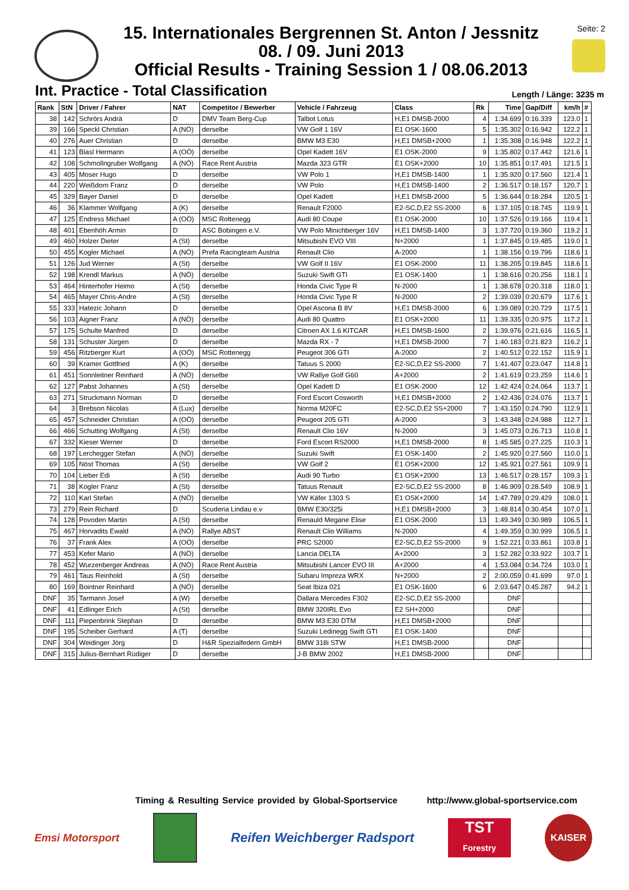15. Internationales Bergrennen St. Anton / Jessnitz
08. / 09. Juni 2013
Official Results - Training Session 1 / 08.06.2013
Seite: 2
Int. Practice - Total Classification
Length / Länge: 3235 m
| Rank | StN | Driver / Fahrer | NAT | Competitor / Bewerber | Vehicle / Fahrzeug | Class | Rk | Time | Gap/Diff | km/h | # |
| --- | --- | --- | --- | --- | --- | --- | --- | --- | --- | --- | --- |
| 38 | 142 | Schrörs Andrä | D | DMV Team Berg-Cup | Talbot Lotus | H,E1 DMSB-2000 | 4 | 1:34.699 | 0:16.339 | 123.0 | 1 |
| 39 | 166 | Speckl Christian | A (NÖ) | derselbe | VW Golf 1 16V | E1 OSK-1600 | 5 | 1:35.302 | 0:16.942 | 122.2 | 1 |
| 40 | 276 | Auer Christian | D | derselbe | BMW M3 E30 | H,E1 DMSB+2000 | 1 | 1:35.308 | 0:16.948 | 122.2 | 1 |
| 41 | 123 | Blasl Hermann | A (OÖ) | derselbe | Opel Kadett 16V | E1 OSK-2000 | 9 | 1:35.802 | 0:17.442 | 121.6 | 1 |
| 42 | 108 | Schmollngruber Wolfgang | A (NÖ) | Race Rent Austria | Mazda 323 GTR | E1 OSK+2000 | 10 | 1:35.851 | 0:17.491 | 121.5 | 1 |
| 43 | 405 | Moser Hugo | D | derselbe | VW Polo 1 | H,E1 DMSB-1400 | 1 | 1:35.920 | 0:17.560 | 121.4 | 1 |
| 44 | 220 | Weißdorn Franz | D | derselbe | VW Polo | H,E1 DMSB-1400 | 2 | 1:36.517 | 0:18.157 | 120.7 | 1 |
| 45 | 329 | Bayer Daniel | D | derselbe | Opel Kadett | H,E1 DMSB-2000 | 5 | 1:36.644 | 0:18.284 | 120.5 | 1 |
| 46 | 36 | Klammer Wolfgang | A (K) | derselbe | Renault F2000 | E2-SC,D,E2 SS-2000 | 6 | 1:37.105 | 0:18.745 | 119.9 | 1 |
| 47 | 125 | Endress Michael | A (OÖ) | MSC Rottenegg | Audi 80 Coupe | E1 OSK-2000 | 10 | 1:37.526 | 0:19.166 | 119.4 | 1 |
| 48 | 401 | Ebenhöh Armin | D | ASC Bobingen e.V. | VW Polo Minichberger 16V | H,E1 DMSB-1400 | 3 | 1:37.720 | 0:19.360 | 119.2 | 1 |
| 49 | 460 | Holzer Dieter | A (St) | derselbe | Mitsubishi EVO VIII | N+2000 | 1 | 1:37.845 | 0:19.485 | 119.0 | 1 |
| 50 | 455 | Kogler Michael | A (NÖ) | Prefa Racingteam Austria | Renault Clio | A-2000 | 1 | 1:38.156 | 0:19.796 | 118.6 | 1 |
| 51 | 126 | Jud Werner | A (St) | derselbe | VW Golf II 16V | E1 OSK-2000 | 11 | 1:38.205 | 0:19.845 | 118.6 | 1 |
| 52 | 198 | Krendl Markus | A (NÖ) | derselbe | Suzuki Swift GTI | E1 OSK-1400 | 1 | 1:38.616 | 0:20.256 | 118.1 | 1 |
| 53 | 464 | Hinterhofer Heimo | A (St) | derselbe | Honda Civic Type R | N-2000 | 1 | 1:38.678 | 0:20.318 | 118.0 | 1 |
| 54 | 465 | Mayer Chris-Andre | A (St) | derselbe | Honda Civic Type R | N-2000 | 2 | 1:39.039 | 0:20.679 | 117.6 | 1 |
| 55 | 333 | Hatezic Johann | D | derselbe | Opel Ascona B 8V | H,E1 DMSB-2000 | 6 | 1:39.089 | 0:20.729 | 117.5 | 1 |
| 56 | 103 | Aigner Franz | A (NÖ) | derselbe | Audi 80 Quattro | E1 OSK+2000 | 11 | 1:39.335 | 0:20.975 | 117.2 | 1 |
| 57 | 175 | Schulte Manfred | D | derselbe | Citroen AX 1.6 KITCAR | H,E1 DMSB-1600 | 2 | 1:39.976 | 0:21.616 | 116.5 | 1 |
| 58 | 131 | Schuster Jürgen | D | derselbe | Mazda RX - 7 | H,E1 DMSB-2000 | 7 | 1:40.183 | 0:21.823 | 116.2 | 1 |
| 59 | 456 | Ritzberger Kurt | A (OÖ) | MSC Rottenegg | Peugeot 306 GTI | A-2000 | 2 | 1:40.512 | 0:22.152 | 115.9 | 1 |
| 60 | 39 | Kramer Gottfried | A (K) | derselbe | Tatuus S 2000 | E2-SC,D,E2 SS-2000 | 7 | 1:41.407 | 0:23.047 | 114.8 | 1 |
| 61 | 451 | Sonnleitner Reinhard | A (NÖ) | derselbe | VW Rallye Golf G60 | A+2000 | 2 | 1:41.619 | 0:23.259 | 114.6 | 1 |
| 62 | 127 | Pabst Johannes | A (St) | derselbe | Opel Kadett D | E1 OSK-2000 | 12 | 1:42.424 | 0:24.064 | 113.7 | 1 |
| 63 | 271 | Struckmann Norman | D | derselbe | Ford Escort Cosworth | H,E1 DMSB+2000 | 2 | 1:42.436 | 0:24.076 | 113.7 | 1 |
| 64 | 3 | Brebson Nicolas | A (Lux) | derselbe | Norma M20FC | E2-SC,D,E2 SS+2000 | 7 | 1:43.150 | 0:24.790 | 112.9 | 1 |
| 65 | 457 | Schneider Christian | A (OÖ) | derselbe | Peugeot 205 GTI | A-2000 | 3 | 1:43.348 | 0:24.988 | 112.7 | 1 |
| 66 | 466 | Schutting Wolfgang | A (St) | derselbe | Renault Clio 16V | N-2000 | 3 | 1:45.073 | 0:26.713 | 110.8 | 1 |
| 67 | 332 | Kieser Werner | D | derselbe | Ford Escort RS2000 | H,E1 DMSB-2000 | 8 | 1:45.585 | 0:27.225 | 110.3 | 1 |
| 68 | 197 | Lerchegger Stefan | A (NÖ) | derselbe | Suzuki Swift | E1 OSK-1400 | 2 | 1:45.920 | 0:27.560 | 110.0 | 1 |
| 69 | 105 | Nöst Thomas | A (St) | derselbe | VW Golf 2 | E1 OSK+2000 | 12 | 1:45.921 | 0:27.561 | 109.9 | 1 |
| 70 | 104 | Lieber Edi | A (St) | derselbe | Audi 90 Turbo | E1 OSK+2000 | 13 | 1:46.517 | 0:28.157 | 109.3 | 1 |
| 71 | 38 | Kogler Franz | A (St) | derselbe | Tatuus Renault | E2-SC,D,E2 SS-2000 | 8 | 1:46.909 | 0:28.549 | 108.9 | 1 |
| 72 | 110 | Karl Stefan | A (NÖ) | derselbe | VW Käfer 1303 S | E1 OSK+2000 | 14 | 1:47.789 | 0:29.429 | 108.0 | 1 |
| 73 | 279 | Rein Richard | D | Scuderia Lindau e.v | BMW E30/325i | H,E1 DMSB+2000 | 3 | 1:48.814 | 0:30.454 | 107.0 | 1 |
| 74 | 128 | Povoden Martin | A (St) | derselbe | Renauld Megane Elise | E1 OSK-2000 | 13 | 1:49.349 | 0:30.989 | 106.5 | 1 |
| 75 | 467 | Horvadits Ewald | A (NÖ) | Rallye ABST | Renault Clio Williams | N-2000 | 4 | 1:49.359 | 0:30.999 | 106.5 | 1 |
| 76 | 37 | Frank Alex | A (OÖ) | derselbe | PRC S2000 | E2-SC,D,E2 SS-2000 | 9 | 1:52.221 | 0:33.861 | 103.8 | 1 |
| 77 | 453 | Kefer Mario | A (NÖ) | derselbe | Lancia DELTA | A+2000 | 3 | 1:52.282 | 0:33.922 | 103.7 | 1 |
| 78 | 452 | Wurzenberger Andreas | A (NÖ) | Race Rent Austria | Mitsubishi Lancer EVO III | A+2000 | 4 | 1:53.084 | 0:34.724 | 103.0 | 1 |
| 79 | 461 | Taus Reinhold | A (St) | derselbe | Subaru Impreza WRX | N+2000 | 2 | 2:00.059 | 0:41.699 | 97.0 | 1 |
| 80 | 169 | Bointner Reinhard | A (NÖ) | derselbe | Seat Ibiza 021 | E1 OSK-1600 | 6 | 2:03.647 | 0:45.287 | 94.2 | 1 |
| DNF | 35 | Tarmann Josef | A (W) | derselbe | Dallara Mercedes F302 | E2-SC,D,E2 SS-2000 | | DNF | | | |
| DNF | 41 | Edlinger Erich | A (St) | derselbe | BMW 320IRL Evo | E2 SH+2000 | | DNF | | | |
| DNF | 111 | Piepenbrink Stephan | D | derselbe | BMW M3 E30 DTM | H,E1 DMSB+2000 | | DNF | | | |
| DNF | 195 | Scheiber Gerhard | A (T) | derselbe | Suzuki Ledinegg Swift GTI | E1 OSK-1400 | | DNF | | | |
| DNF | 304 | Weidinger Jörg | D | H&R Spezialfedern GmbH | BMW 318i STW | H,E1 DMSB-2000 | | DNF | | | |
| DNF | 315 | Julius-Bernhart Rüdiger | D | derselbe | J-B BMW 2002 | H,E1 DMSB-2000 | | DNF | | | |
Timing & Resulting Service provided by Global-Sportservice http://www.global-sportservice.com
Emsi Motorsport
Reifen Weichberger Radsport
TST
Forestry
KAISER